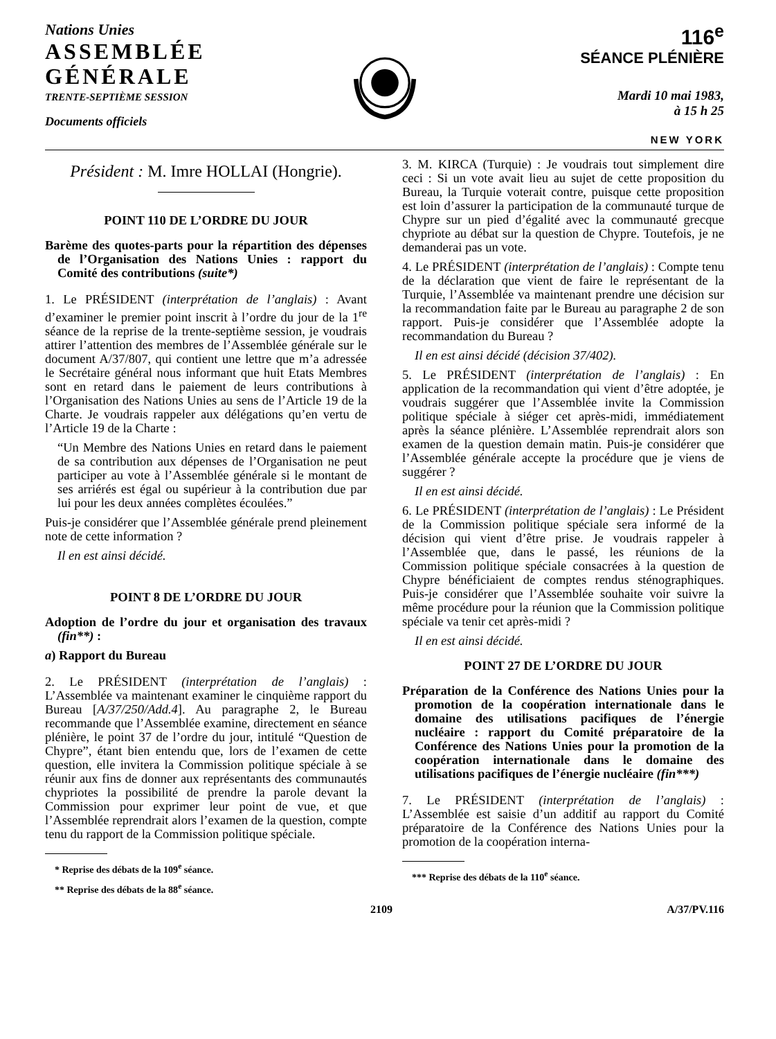Nations Unies
ASSEMBLÉE GÉNÉRALE
TRENTE-SEPTIÈME SESSION
Documents officiels
116<sup>e</sup>
SÉANCE PLÉNIÈRE
Mardi 10 mai 1983,
à 15 h 25
NEW YORK
Président : M. Imre HOLLAI (Hongrie).
POINT 110 DE L’ORDRE DU JOUR
Barème des quotes-parts pour la répartition des dépenses de l’Organisation des Nations Unies : rapport du Comité des contributions (suite*)
1. Le PRÉSIDENT (interprétation de l’anglais) : Avant d’examiner le premier point inscrit à l’ordre du jour de la 1<sup>re</sup> séance de la reprise de la trente-septième session, je voudrais attirer l’attention des membres de l’Assemblée générale sur le document A/37/807, qui contient une lettre que m’a adressée le Secrétaire général nous informant que huit Etats Membres sont en retard dans le paiement de leurs contributions à l’Organisation des Nations Unies au sens de l’Article 19 de la Charte. Je voudrais rappeler aux délégations qu’en vertu de l’Article 19 de la Charte :
“Un Membre des Nations Unies en retard dans le paiement de sa contribution aux dépenses de l’Organisation ne peut participer au vote à l’Assemblée générale si le montant de ses arriérés est égal ou supérieur à la contribution due par lui pour les deux années complètes écoulées.”
Puis-je considérer que l’Assemblée générale prend pleinement note de cette information ?
Il en est ainsi décidé.
POINT 8 DE L’ORDRE DU JOUR
Adoption de l’ordre du jour et organisation des travaux (fin**) :
a) Rapport du Bureau
2. Le PRÉSIDENT (interprétation de l’anglais) : L’Assemblée va maintenant examiner le cinquième rapport du Bureau [A/37/250/Add.4]. Au paragraphe 2, le Bureau recommande que l’Assemblée examine, directement en séance plénière, le point 37 de l’ordre du jour, intitulé “Question de Chypre”, étant bien entendu que, lors de l’examen de cette question, elle invitera la Commission politique spéciale à se réunir aux fins de donner aux représentants des communautés chypriotes la possibilité de prendre la parole devant la Commission pour exprimer leur point de vue, et que l’Assemblée reprendrait alors l’examen de la question, compte tenu du rapport de la Commission politique spéciale.
* Reprise des débats de la 109<sup>e</sup> séance.
** Reprise des débats de la 88<sup>e</sup> séance.
3. M. KIRCA (Turquie) : Je voudrais tout simplement dire ceci : Si un vote avait lieu au sujet de cette proposition du Bureau, la Turquie voterait contre, puisque cette proposition est loin d’assurer la participation de la communauté turque de Chypre sur un pied d’égalité avec la communauté grecque chypriote au débat sur la question de Chypre. Toutefois, je ne demanderai pas un vote.
4. Le PRÉSIDENT (interprétation de l’anglais) : Compte tenu de la déclaration que vient de faire le représentant de la Turquie, l’Assemblée va maintenant prendre une décision sur la recommandation faite par le Bureau au paragraphe 2 de son rapport. Puis-je considérer que l’Assemblée adopte la recommandation du Bureau ?
Il en est ainsi décidé (décision 37/402).
5. Le PRÉSIDENT (interprétation de l’anglais) : En application de la recommandation qui vient d’être adoptée, je voudrais suggérer que l’Assemblée invite la Commission politique spéciale à siéger cet après-midi, immédiatement après la séance plénière. L’Assemblée reprendrait alors son examen de la question demain matin. Puis-je considérer que l’Assemblée générale accepte la procédure que je viens de suggérer ?
Il en est ainsi décidé.
6. Le PRÉSIDENT (interprétation de l’anglais) : Le Président de la Commission politique spéciale sera informé de la décision qui vient d’être prise. Je voudrais rappeler à l’Assemblée que, dans le passé, les réunions de la Commission politique spéciale consacrées à la question de Chypre bénéficiaient de comptes rendus sténographiques. Puis-je considérer que l’Assemblée souhaite voir suivre la même procédure pour la réunion que la Commission politique spéciale va tenir cet après-midi ?
Il en est ainsi décidé.
POINT 27 DE L’ORDRE DU JOUR
Préparation de la Conférence des Nations Unies pour la promotion de la coopération internationale dans le domaine des utilisations pacifiques de l’énergie nucléaire : rapport du Comité préparatoire de la Conférence des Nations Unies pour la promotion de la coopération internationale dans le domaine des utilisations pacifiques de l’énergie nucléaire (fin***)
7. Le PRÉSIDENT (interprétation de l’anglais) : L’Assemblée est saisie d’un additif au rapport du Comité préparatoire de la Conférence des Nations Unies pour la promotion de la coopération interna-
*** Reprise des débats de la 110<sup>e</sup> séance.
2109 A/37/PV.116